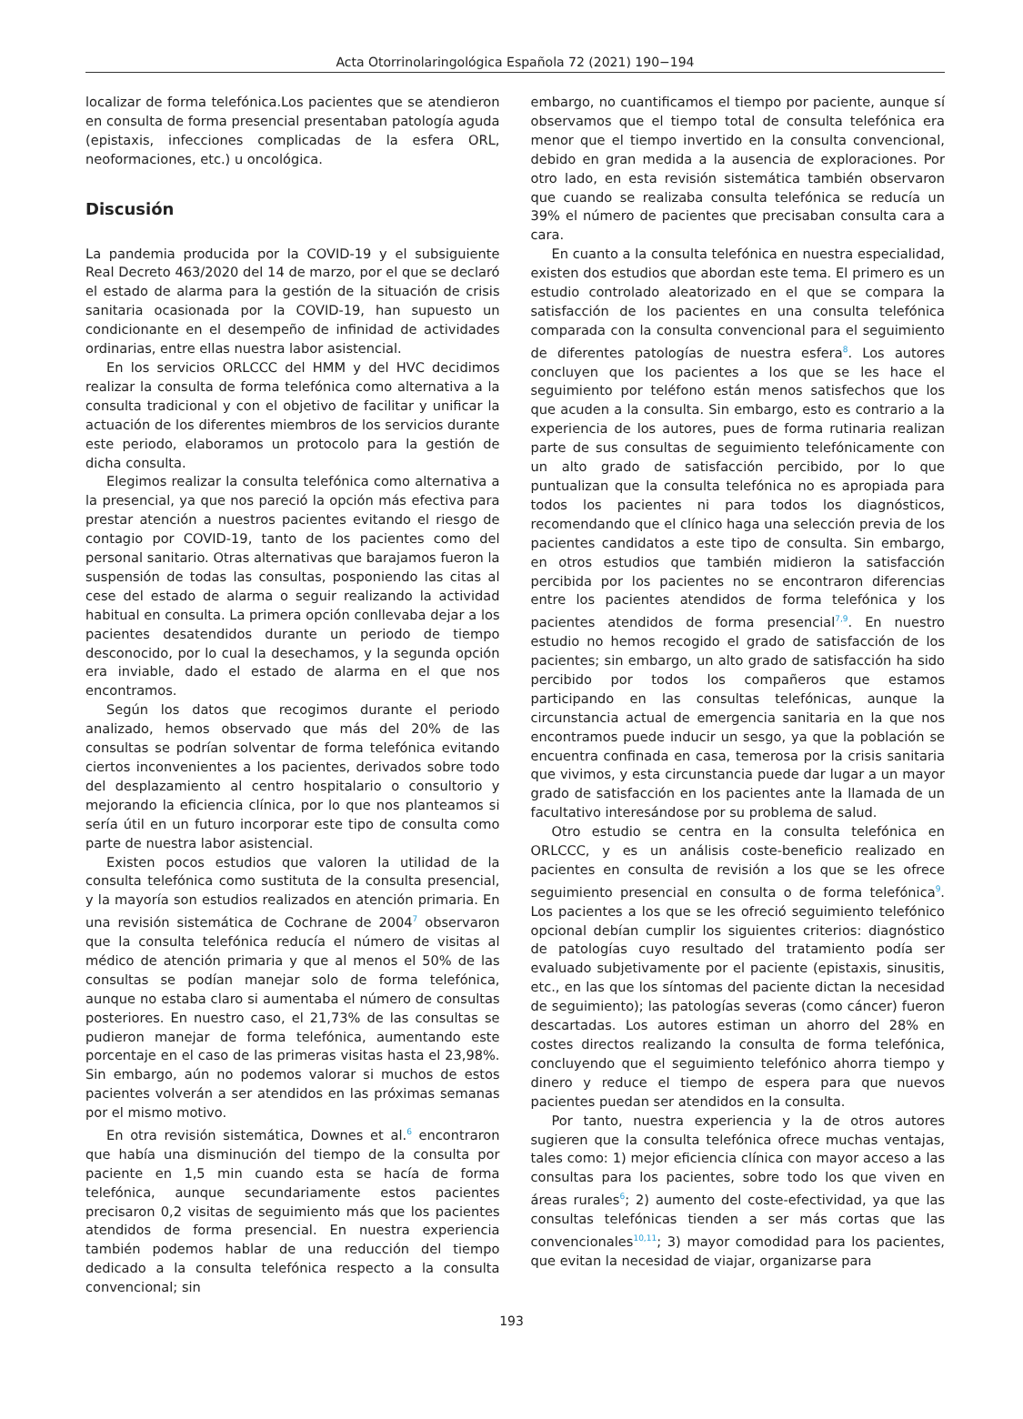Acta Otorrinolaringológica Española 72 (2021) 190−194
localizar de forma telefónica.Los pacientes que se atendieron en consulta de forma presencial presentaban patología aguda (epistaxis, infecciones complicadas de la esfera ORL, neoformaciones, etc.) u oncológica.
Discusión
La pandemia producida por la COVID-19 y el subsiguiente Real Decreto 463/2020 del 14 de marzo, por el que se declaró el estado de alarma para la gestión de la situación de crisis sanitaria ocasionada por la COVID-19, han supuesto un condicionante en el desempeño de infinidad de actividades ordinarias, entre ellas nuestra labor asistencial.
En los servicios ORLCCC del HMM y del HVC decidimos realizar la consulta de forma telefónica como alternativa a la consulta tradicional y con el objetivo de facilitar y unificar la actuación de los diferentes miembros de los servicios durante este periodo, elaboramos un protocolo para la gestión de dicha consulta.
Elegimos realizar la consulta telefónica como alternativa a la presencial, ya que nos pareció la opción más efectiva para prestar atención a nuestros pacientes evitando el riesgo de contagio por COVID-19, tanto de los pacientes como del personal sanitario. Otras alternativas que barajamos fueron la suspensión de todas las consultas, posponiendo las citas al cese del estado de alarma o seguir realizando la actividad habitual en consulta. La primera opción conllevaba dejar a los pacientes desatendidos durante un periodo de tiempo desconocido, por lo cual la desechamos, y la segunda opción era inviable, dado el estado de alarma en el que nos encontramos.
Según los datos que recogimos durante el periodo analizado, hemos observado que más del 20% de las consultas se podrían solventar de forma telefónica evitando ciertos inconvenientes a los pacientes, derivados sobre todo del desplazamiento al centro hospitalario o consultorio y mejorando la eficiencia clínica, por lo que nos planteamos si sería útil en un futuro incorporar este tipo de consulta como parte de nuestra labor asistencial.
Existen pocos estudios que valoren la utilidad de la consulta telefónica como sustituta de la consulta presencial, y la mayoría son estudios realizados en atención primaria. En una revisión sistemática de Cochrane de 2004<sup>7</sup> observaron que la consulta telefónica reducía el número de visitas al médico de atención primaria y que al menos el 50% de las consultas se podían manejar solo de forma telefónica, aunque no estaba claro si aumentaba el número de consultas posteriores. En nuestro caso, el 21,73% de las consultas se pudieron manejar de forma telefónica, aumentando este porcentaje en el caso de las primeras visitas hasta el 23,98%. Sin embargo, aún no podemos valorar si muchos de estos pacientes volverán a ser atendidos en las próximas semanas por el mismo motivo.
En otra revisión sistemática, Downes et al.<sup>6</sup> encontraron que había una disminución del tiempo de la consulta por paciente en 1,5 min cuando esta se hacía de forma telefónica, aunque secundariamente estos pacientes precisaron 0,2 visitas de seguimiento más que los pacientes atendidos de forma presencial. En nuestra experiencia también podemos hablar de una reducción del tiempo dedicado a la consulta telefónica respecto a la consulta convencional; sin
embargo, no cuantificamos el tiempo por paciente, aunque sí observamos que el tiempo total de consulta telefónica era menor que el tiempo invertido en la consulta convencional, debido en gran medida a la ausencia de exploraciones. Por otro lado, en esta revisión sistemática también observaron que cuando se realizaba consulta telefónica se reducía un 39% el número de pacientes que precisaban consulta cara a cara.
En cuanto a la consulta telefónica en nuestra especialidad, existen dos estudios que abordan este tema. El primero es un estudio controlado aleatorizado en el que se compara la satisfacción de los pacientes en una consulta telefónica comparada con la consulta convencional para el seguimiento de diferentes patologías de nuestra esfera<sup>8</sup>. Los autores concluyen que los pacientes a los que se les hace el seguimiento por teléfono están menos satisfechos que los que acuden a la consulta. Sin embargo, esto es contrario a la experiencia de los autores, pues de forma rutinaria realizan parte de sus consultas de seguimiento telefónicamente con un alto grado de satisfacción percibido, por lo que puntualizan que la consulta telefónica no es apropiada para todos los pacientes ni para todos los diagnósticos, recomendando que el clínico haga una selección previa de los pacientes candidatos a este tipo de consulta. Sin embargo, en otros estudios que también midieron la satisfacción percibida por los pacientes no se encontraron diferencias entre los pacientes atendidos de forma telefónica y los pacientes atendidos de forma presencial<sup>7,9</sup>. En nuestro estudio no hemos recogido el grado de satisfacción de los pacientes; sin embargo, un alto grado de satisfacción ha sido percibido por todos los compañeros que estamos participando en las consultas telefónicas, aunque la circunstancia actual de emergencia sanitaria en la que nos encontramos puede inducir un sesgo, ya que la población se encuentra confinada en casa, temerosa por la crisis sanitaria que vivimos, y esta circunstancia puede dar lugar a un mayor grado de satisfacción en los pacientes ante la llamada de un facultativo interesándose por su problema de salud.
Otro estudio se centra en la consulta telefónica en ORLCCC, y es un análisis coste-beneficio realizado en pacientes en consulta de revisión a los que se les ofrece seguimiento presencial en consulta o de forma telefónica<sup>9</sup>. Los pacientes a los que se les ofreció seguimiento telefónico opcional debían cumplir los siguientes criterios: diagnóstico de patologías cuyo resultado del tratamiento podía ser evaluado subjetivamente por el paciente (epistaxis, sinusitis, etc., en las que los síntomas del paciente dictan la necesidad de seguimiento); las patologías severas (como cáncer) fueron descartadas. Los autores estiman un ahorro del 28% en costes directos realizando la consulta de forma telefónica, concluyendo que el seguimiento telefónico ahorra tiempo y dinero y reduce el tiempo de espera para que nuevos pacientes puedan ser atendidos en la consulta.
Por tanto, nuestra experiencia y la de otros autores sugieren que la consulta telefónica ofrece muchas ventajas, tales como: 1) mejor eficiencia clínica con mayor acceso a las consultas para los pacientes, sobre todo los que viven en áreas rurales<sup>6</sup>; 2) aumento del coste-efectividad, ya que las consultas telefónicas tienden a ser más cortas que las convencionales<sup>10,11</sup>; 3) mayor comodidad para los pacientes, que evitan la necesidad de viajar, organizarse para
193